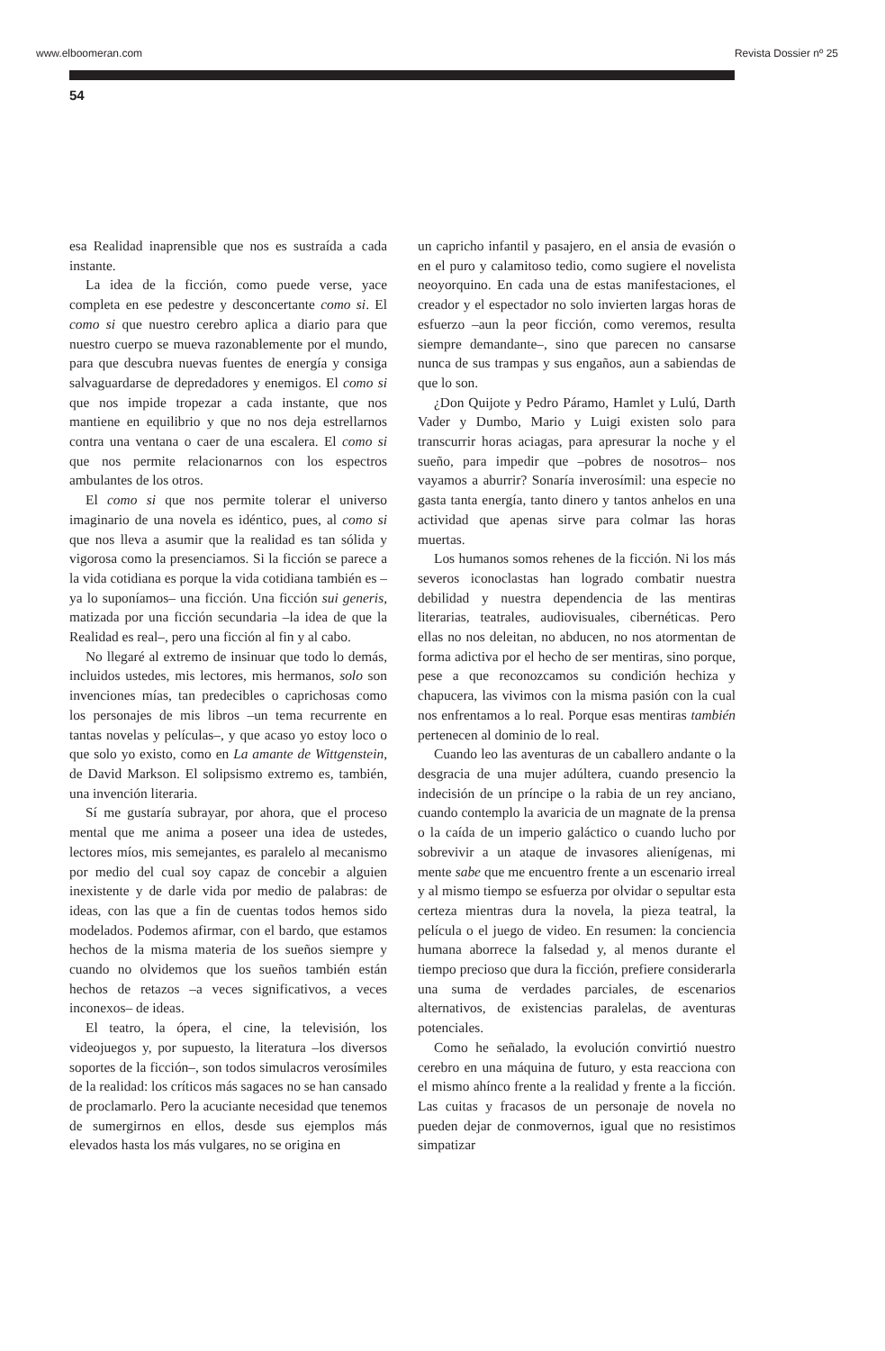www.elboomeran.com Revista Dossier nº 25
54
esa Realidad inaprensible que nos es sustraída a cada instante.
La idea de la ficción, como puede verse, yace completa en ese pedestre y desconcertante como si. El como si que nuestro cerebro aplica a diario para que nuestro cuerpo se mueva razonablemente por el mundo, para que descubra nuevas fuentes de energía y consiga salvaguardarse de depredadores y enemigos. El como si que nos impide tropezar a cada instante, que nos mantiene en equilibrio y que no nos deja estrellarnos contra una ventana o caer de una escalera. El como si que nos permite relacionarnos con los espectros ambulantes de los otros.
El como si que nos permite tolerar el universo imaginario de una novela es idéntico, pues, al como si que nos lleva a asumir que la realidad es tan sólida y vigorosa como la presenciamos. Si la ficción se parece a la vida cotidiana es porque la vida cotidiana también es –ya lo suponíamos– una ficción. Una ficción sui generis, matizada por una ficción secundaria –la idea de que la Realidad es real–, pero una ficción al fin y al cabo.
No llegaré al extremo de insinuar que todo lo demás, incluidos ustedes, mis lectores, mis hermanos, solo son invenciones mías, tan predecibles o caprichosas como los personajes de mis libros –un tema recurrente en tantas novelas y películas–, y que acaso yo estoy loco o que solo yo existo, como en La amante de Wittgenstein, de David Markson. El solipsismo extremo es, también, una invención literaria.
Sí me gustaría subrayar, por ahora, que el proceso mental que me anima a poseer una idea de ustedes, lectores míos, mis semejantes, es paralelo al mecanismo por medio del cual soy capaz de concebir a alguien inexistente y de darle vida por medio de palabras: de ideas, con las que a fin de cuentas todos hemos sido modelados. Podemos afirmar, con el bardo, que estamos hechos de la misma materia de los sueños siempre y cuando no olvidemos que los sueños también están hechos de retazos –a veces significativos, a veces inconexos– de ideas.
El teatro, la ópera, el cine, la televisión, los videojuegos y, por supuesto, la literatura –los diversos soportes de la ficción–, son todos simulacros verosímiles de la realidad: los críticos más sagaces no se han cansado de proclamarlo. Pero la acuciante necesidad que tenemos de sumergirnos en ellos, desde sus ejemplos más elevados hasta los más vulgares, no se origina en
un capricho infantil y pasajero, en el ansia de evasión o en el puro y calamitoso tedio, como sugiere el novelista neoyorquino. En cada una de estas manifestaciones, el creador y el espectador no solo invierten largas horas de esfuerzo –aun la peor ficción, como veremos, resulta siempre demandante–, sino que parecen no cansarse nunca de sus trampas y sus engaños, aun a sabiendas de que lo son.
¿Don Quijote y Pedro Páramo, Hamlet y Lulú, Darth Vader y Dumbo, Mario y Luigi existen solo para transcurrir horas aciagas, para apresurar la noche y el sueño, para impedir que –pobres de nosotros– nos vayamos a aburrir? Sonaría inverosímil: una especie no gasta tanta energía, tanto dinero y tantos anhelos en una actividad que apenas sirve para colmar las horas muertas.
Los humanos somos rehenes de la ficción. Ni los más severos iconoclastas han logrado combatir nuestra debilidad y nuestra dependencia de las mentiras literarias, teatrales, audiovisuales, cibernéticas. Pero ellas no nos deleitan, no abducen, no nos atormentan de forma adictiva por el hecho de ser mentiras, sino porque, pese a que reconozcamos su condición hechiza y chapucera, las vivimos con la misma pasión con la cual nos enfrentamos a lo real. Porque esas mentiras también pertenecen al dominio de lo real.
Cuando leo las aventuras de un caballero andante o la desgracia de una mujer adúltera, cuando presencio la indecisión de un príncipe o la rabia de un rey anciano, cuando contemplo la avaricia de un magnate de la prensa o la caída de un imperio galáctico o cuando lucho por sobrevivir a un ataque de invasores alienígenas, mi mente sabe que me encuentro frente a un escenario irreal y al mismo tiempo se esfuerza por olvidar o sepultar esta certeza mientras dura la novela, la pieza teatral, la película o el juego de video. En resumen: la conciencia humana aborrece la falsedad y, al menos durante el tiempo precioso que dura la ficción, prefiere considerarla una suma de verdades parciales, de escenarios alternativos, de existencias paralelas, de aventuras potenciales.
Como he señalado, la evolución convirtió nuestro cerebro en una máquina de futuro, y esta reacciona con el mismo ahínco frente a la realidad y frente a la ficción. Las cuitas y fracasos de un personaje de novela no pueden dejar de conmovernos, igual que no resistimos simpatizar